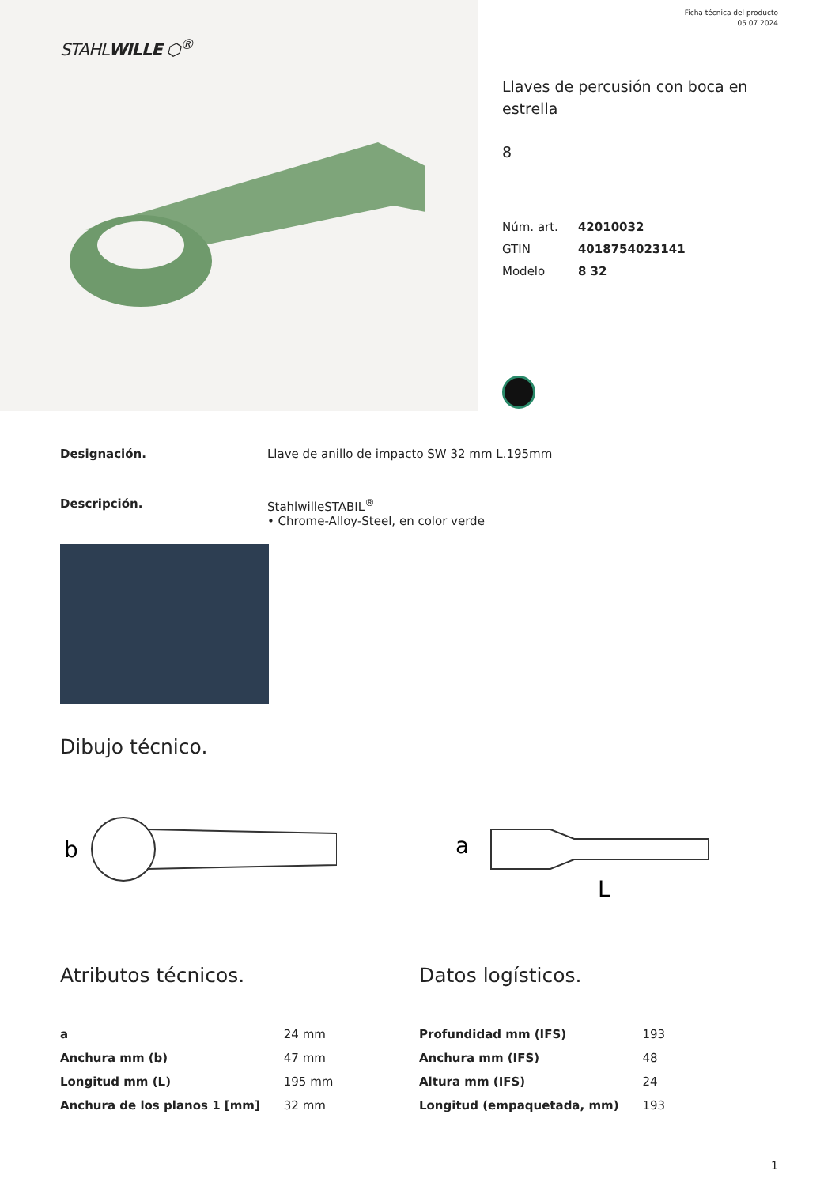STAHLWILLE ⬡<sup>®</sup>
Ficha técnica del producto
05.07.2024
Llaves de percusión con boca en estrella
8
| Núm. art. | 42010032 |
| GTIN | 4018754023141 |
| Modelo | 8 32 |
Designación. Llave de anillo de impacto SW 32 mm L.195mm
Descripción. StahlwilleSTABIL<sup>®</sup>
• Chrome-Alloy-Steel, en color verde
Dibujo técnico.
b
a
L
Atributos técnicos.
| a | 24 mm |
| Anchura mm (b) | 47 mm |
| Longitud mm (L) | 195 mm |
| Anchura de los planos 1 [mm] | 32 mm |
Datos logísticos.
| Profundidad mm (IFS) | 193 |
| Anchura mm (IFS) | 48 |
| Altura mm (IFS) | 24 |
| Longitud (empaquetada, mm) | 193 |
1